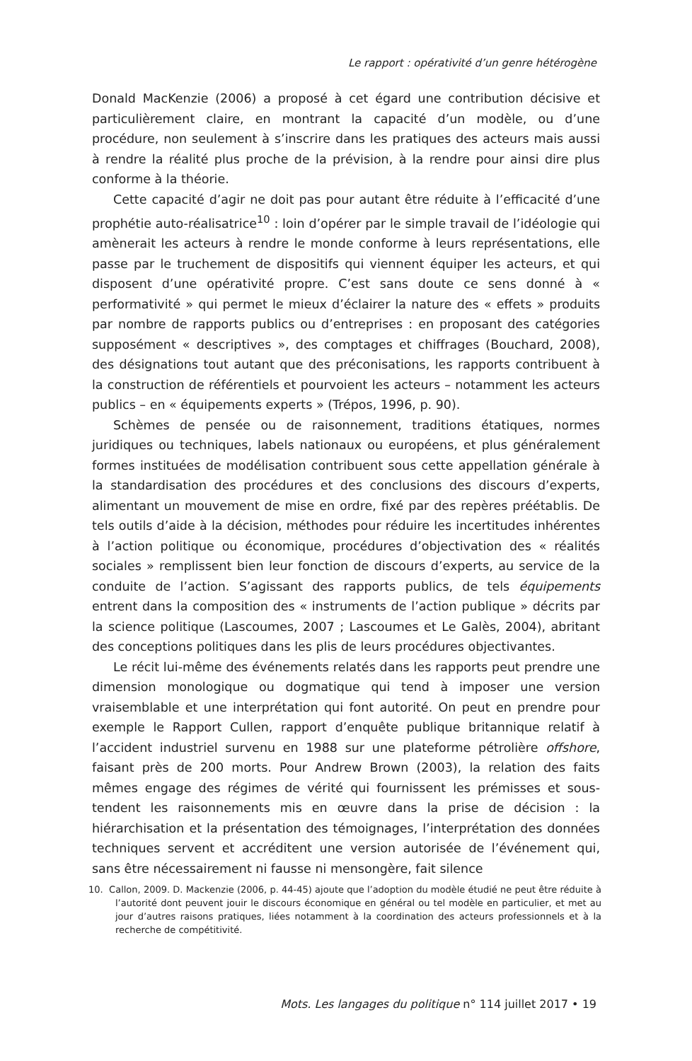Le rapport : opérativité d’un genre hétérogène
Donald MacKenzie (2006) a proposé à cet égard une contribution décisive et particulièrement claire, en montrant la capacité d’un modèle, ou d’une procédure, non seulement à s’inscrire dans les pratiques des acteurs mais aussi à rendre la réalité plus proche de la prévision, à la rendre pour ainsi dire plus conforme à la théorie.
Cette capacité d’agir ne doit pas pour autant être réduite à l’efficacité d’une prophétie auto-réalisatrice<sup>10</sup> : loin d’opérer par le simple travail de l’idéologie qui amènerait les acteurs à rendre le monde conforme à leurs représentations, elle passe par le truchement de dispositifs qui viennent équiper les acteurs, et qui disposent d’une opérativité propre. C’est sans doute ce sens donné à « performativité » qui permet le mieux d’éclairer la nature des « effets » produits par nombre de rapports publics ou d’entreprises : en proposant des catégories supposément « descriptives », des comptages et chiffrages (Bouchard, 2008), des désignations tout autant que des préconisations, les rapports contribuent à la construction de référentiels et pourvoient les acteurs – notamment les acteurs publics – en « équipements experts » (Trépos, 1996, p. 90).
Schèmes de pensée ou de raisonnement, traditions étatiques, normes juridiques ou techniques, labels nationaux ou européens, et plus généralement formes instituées de modélisation contribuent sous cette appellation générale à la standardisation des procédures et des conclusions des discours d’experts, alimentant un mouvement de mise en ordre, fixé par des repères préétablis. De tels outils d’aide à la décision, méthodes pour réduire les incertitudes inhérentes à l’action politique ou économique, procédures d’objectivation des « réalités sociales » remplissent bien leur fonction de discours d’experts, au service de la conduite de l’action. S’agissant des rapports publics, de tels équipements entrent dans la composition des « instruments de l’action publique » décrits par la science politique (Lascoumes, 2007 ; Lascoumes et Le Galès, 2004), abritant des conceptions politiques dans les plis de leurs procédures objectivantes.
Le récit lui-même des événements relatés dans les rapports peut prendre une dimension monologique ou dogmatique qui tend à imposer une version vraisemblable et une interprétation qui font autorité. On peut en prendre pour exemple le Rapport Cullen, rapport d’enquête publique britannique relatif à l’accident industriel survenu en 1988 sur une plateforme pétrolière offshore, faisant près de 200 morts. Pour Andrew Brown (2003), la relation des faits mêmes engage des régimes de vérité qui fournissent les prémisses et sous-tendent les raisonnements mis en œuvre dans la prise de décision : la hiérarchisation et la présentation des témoignages, l’interprétation des données techniques servent et accréditent une version autorisée de l’événement qui, sans être nécessairement ni fausse ni mensongère, fait silence
10. Callon, 2009. D. Mackenzie (2006, p. 44-45) ajoute que l’adoption du modèle étudié ne peut être réduite à l’autorité dont peuvent jouir le discours économique en général ou tel modèle en particulier, et met au jour d’autres raisons pratiques, liées notamment à la coordination des acteurs professionnels et à la recherche de compétitivité.
Mots. Les langages du politique n° 114 juillet 2017 • 19